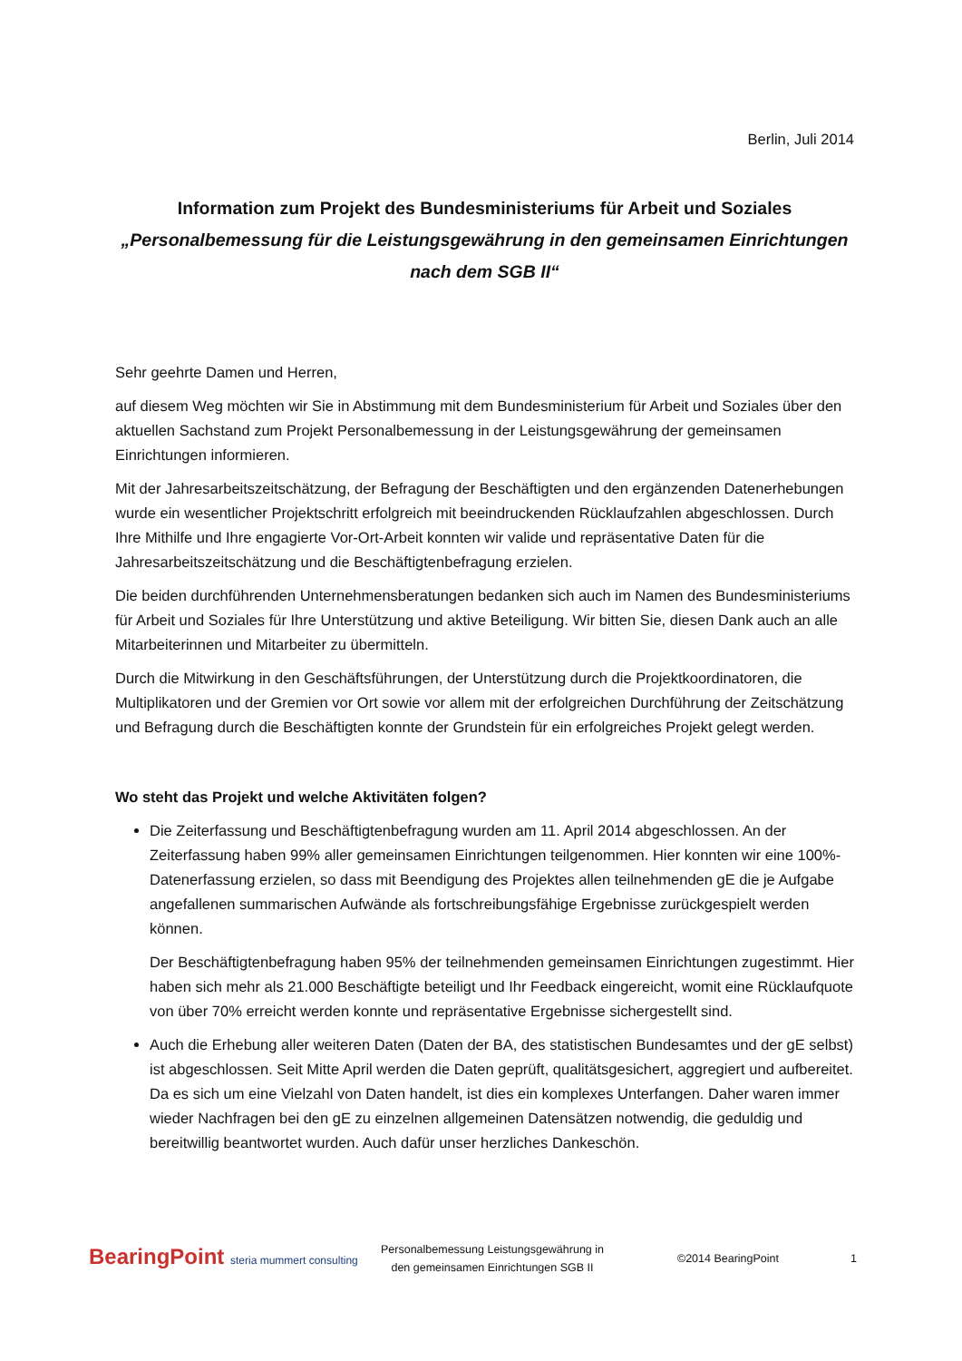Berlin, Juli 2014
Information zum Projekt des Bundesministeriums für Arbeit und Soziales
„Personalbemessung für die Leistungsgewährung in den gemeinsamen Einrichtungen nach dem SGB II“
Sehr geehrte Damen und Herren,
auf diesem Weg möchten wir Sie in Abstimmung mit dem Bundesministerium für Arbeit und Soziales über den aktuellen Sachstand zum Projekt Personalbemessung in der Leistungsgewährung der gemeinsamen Einrichtungen informieren.
Mit der Jahresarbeitszeitschätzung, der Befragung der Beschäftigten und den ergänzenden Datenerhebungen wurde ein wesentlicher Projektschritt erfolgreich mit beeindruckenden Rücklaufzahlen abgeschlossen. Durch Ihre Mithilfe und Ihre engagierte Vor-Ort-Arbeit konnten wir valide und repräsentative Daten für die Jahresarbeitszeitschätzung und die Beschäftigtenbefragung erzielen.
Die beiden durchführenden Unternehmensberatungen bedanken sich auch im Namen des Bundesministeriums für Arbeit und Soziales für Ihre Unterstützung und aktive Beteiligung. Wir bitten Sie, diesen Dank auch an alle Mitarbeiterinnen und Mitarbeiter zu übermitteln.
Durch die Mitwirkung in den Geschäftsführungen, der Unterstützung durch die Projektkoordinatoren, die Multiplikatoren und der Gremien vor Ort sowie vor allem mit der erfolgreichen Durchführung der Zeitschätzung und Befragung durch die Beschäftigten konnte der Grundstein für ein erfolgreiches Projekt gelegt werden.
Wo steht das Projekt und welche Aktivitäten folgen?
Die Zeiterfassung und Beschäftigtenbefragung wurden am 11. April 2014 abgeschlossen. An der Zeiterfassung haben 99% aller gemeinsamen Einrichtungen teilgenommen. Hier konnten wir eine 100%-Datenerfassung erzielen, so dass mit Beendigung des Projektes allen teilnehmenden gE die je Aufgabe angefallenen summarischen Aufwände als fortschreibungsfähige Ergebnisse zurückgespielt werden können.
Der Beschäftigtenbefragung haben 95% der teilnehmenden gemeinsamen Einrichtungen zugestimmt. Hier haben sich mehr als 21.000 Beschäftigte beteiligt und Ihr Feedback eingereicht, womit eine Rücklaufquote von über 70% erreicht werden konnte und repräsentative Ergebnisse sichergestellt sind.
Auch die Erhebung aller weiteren Daten (Daten der BA, des statistischen Bundesamtes und der gE selbst) ist abgeschlossen. Seit Mitte April werden die Daten geprüft, qualitätsgesichert, aggregiert und aufbereitet. Da es sich um eine Vielzahl von Daten handelt, ist dies ein komplexes Unterfangen. Daher waren immer wieder Nachfragen bei den gE zu einzelnen allgemeinen Datensätzen notwendig, die geduldig und bereitwillig beantwortet wurden. Auch dafür unser herzliches Dankeschön.
BearingPoint steria mummert consulting
Personalbemessung Leistungsgewährung in den gemeinsamen Einrichtungen SGB II
©2014 BearingPoint 1